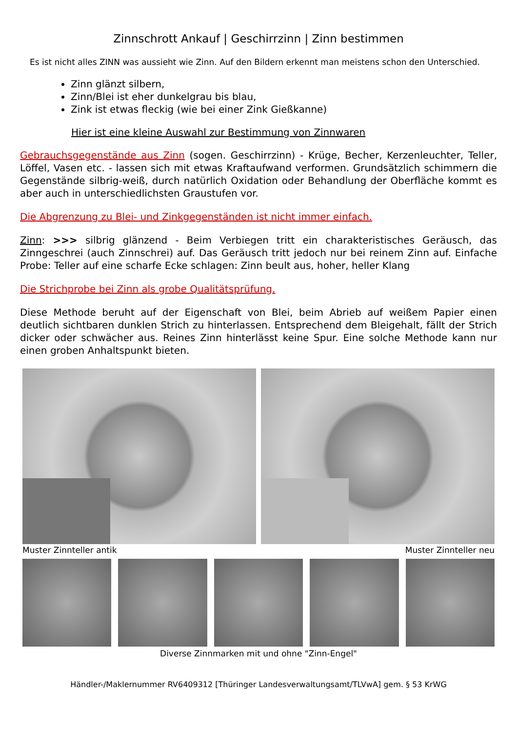Zinnschrott Ankauf | Geschirrzinn | Zinn bestimmen
Es ist nicht alles ZINN was aussieht wie Zinn. Auf den Bildern erkennt man meistens schon den Unterschied.
Zinn glänzt silbern,
Zinn/Blei ist eher dunkelgrau bis blau,
Zink ist etwas fleckig (wie bei einer Zink Gießkanne)
Hier ist eine kleine Auswahl zur Bestimmung von Zinnwaren
Gebrauchsgegenstände aus Zinn (sogen. Geschirrzinn) - Krüge, Becher, Kerzenleuchter, Teller, Löffel, Vasen etc. - lassen sich mit etwas Kraftaufwand verformen. Grundsätzlich schimmern die Gegenstände silbrig-weiß, durch natürlich Oxidation oder Behandlung der Oberfläche kommt es aber auch in unterschiedlichsten Graustufen vor.
Die Abgrenzung zu Blei- und Zinkgegenständen ist nicht immer einfach.
Zinn: >>> silbrig glänzend - Beim Verbiegen tritt ein charakteristisches Geräusch, das Zinngeschrei (auch Zinnschrei) auf. Das Geräusch tritt jedoch nur bei reinem Zinn auf. Einfache Probe: Teller auf eine scharfe Ecke schlagen: Zinn beult aus, hoher, heller Klang
Die Strichprobe bei Zinn als grobe Qualitätsprüfung.
Diese Methode beruht auf der Eigenschaft von Blei, beim Abrieb auf weißem Papier einen deutlich sichtbaren dunklen Strich zu hinterlassen. Entsprechend dem Bleigehalt, fällt der Strich dicker oder schwächer aus. Reines Zinn hinterlässt keine Spur. Eine solche Methode kann nur einen groben Anhaltspunkt bieten.
Muster Zinnteller antik Muster Zinnteller neu
Diverse Zinnmarken mit und ohne "Zinn-Engel"
Händler-/Maklernummer RV6409312 [Thüringer Landesverwaltungsamt/TLVwA] gem. § 53 KrWG